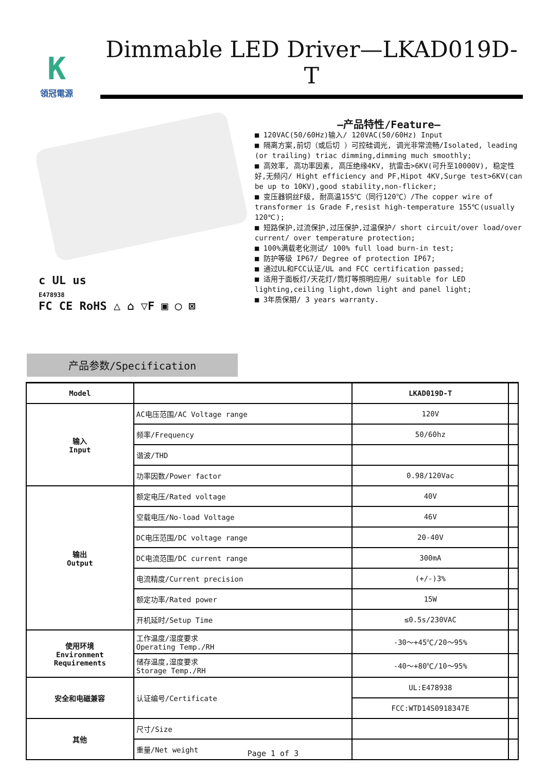K
領冠電源
Dimmable LED Driver—LKAD019D-T
c UL us
E478938
FC CE RoHS △ ⌂ ▽F ▣ ◯ ⊠
—产品特性/Feature—
■ 120VAC(50/60Hz)输入/ 120VAC(50/60Hz) Input
■ 隔离方案,前切（或后切 ）可控硅调光, 调光非常流畅/Isolated, leading (or trailing) triac dimming,dimming much smoothly;
■ 高效率, 高功率因素, 高压绝缘4KV, 抗雷击>6KV(可升至10000V), 稳定性好,无频闪/ Hight efficiency and PF,Hipot 4KV,Surge test>6KV(can be up to 10KV),good stability,non-flicker;
■ 变压器铜丝F级, 耐高温155℃（同行120℃）/The copper wire of transformer is Grade F,resist high-temperature 155℃(usually 120℃);
■ 短路保护,过流保护,过压保护,过温保护/ short circuit/over load/over current/ over temperature protection;
■ 100%满载老化测试/ 100% full load burn-in test;
■ 防护等级 IP67/ Degree of protection IP67;
■ 通过UL和FCC认证/UL and FCC certification passed;
■ 适用于面板灯/天花灯/筒灯等照明应用/ suitable for LED lighting,ceiling light,down light and panel light;
■ 3年质保期/ 3 years warranty.
产品参数/Specification
| Model | | LKAD019D-T | |
| 输入 Input | AC电压范围/AC Voltage range | 120V | |
| | 频率/Frequency | 50/60hz | |
| | 谐波/THD | | |
| | 功率因数/Power factor | 0.98/120Vac | |
| 输出 Output | 额定电压/Rated voltage | 40V | |
| | 空载电压/No-load Voltage | 46V | |
| | DC电压范围/DC voltage range | 20-40V | |
| | DC电流范围/DC current range | 300mA | |
| | 电流精度/Current precision | (+/-)3% | |
| | 额定功率/Rated power | 15W | |
| | 开机延时/Setup Time | ≤0.5s/230VAC | |
| 使用环境 Environment Requirements | 工作温度/湿度要求 Operating Temp./RH | -30～+45℃/20～95% | |
| | 储存温度,湿度要求 Storage Temp./RH | -40～+80℃/10～95% | |
| 安全和电磁兼容 | 认证编号/Certificate | UL:E478938 | |
| | | FCC:WTD14S0918347E | |
| 其他 | 尺寸/Size | | |
| | 重量/Net weight | | |
Page 1 of 3